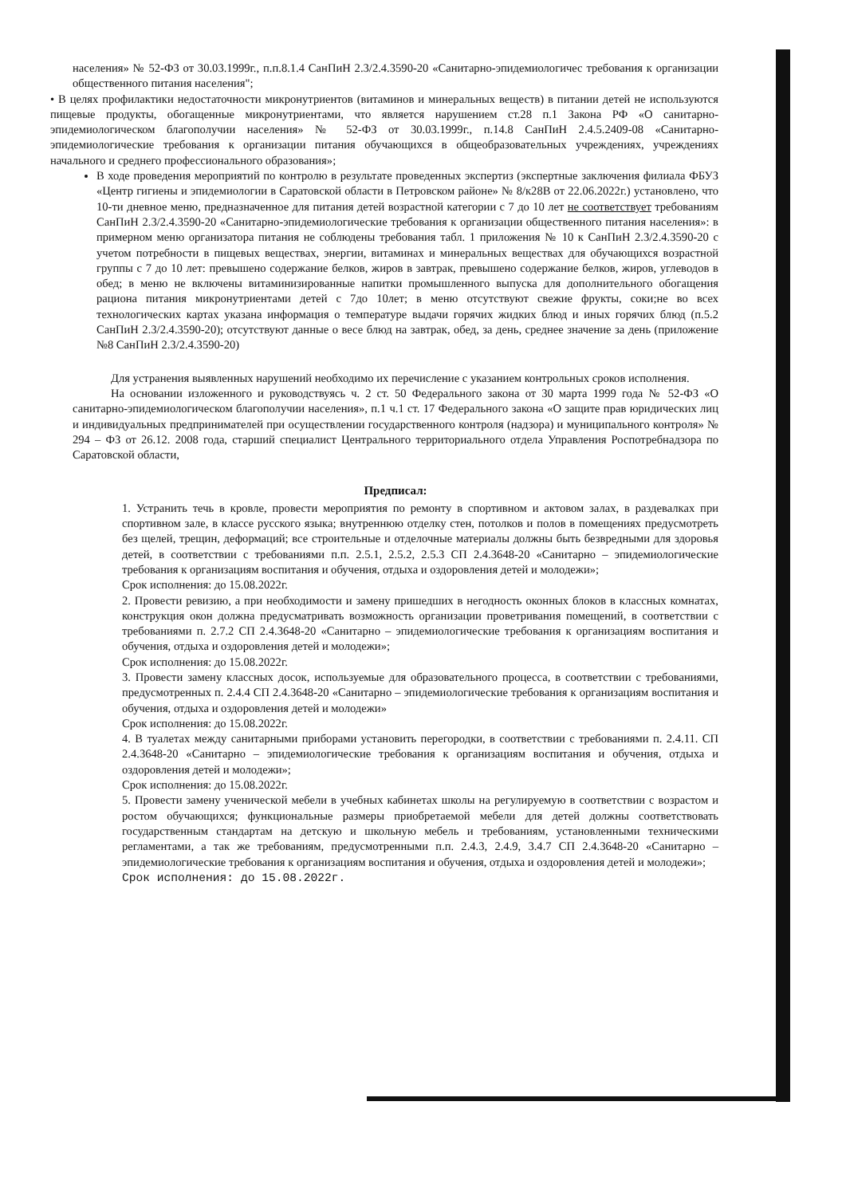населения» № 52-ФЗ от 30.03.1999г., п.п.8.1.4 СанПиН 2.3/2.4.3590-20 «Санитарно-эпидемиологичес требования к организации общественного питания населения";
• В целях профилактики недостаточности микронутриентов (витаминов и минеральных веществ) в питании детей не используются пищевые продукты, обогащенные микронутриентами, что является нарушением ст.28 п.1 Закона РФ «О санитарно-эпидемиологическом благополучии населения» № 52-ФЗ от 30.03.1999г., п.14.8 СанПиН 2.4.5.2409-08 «Санитарно-эпидемиологические требования к организации питания обучающихся в общеобразовательных учреждениях, учреждениях начального и среднего профессионального образования»;
В ходе проведения мероприятий по контролю в результате проведенных экспертиз (экспертные заключения филиала ФБУЗ «Центр гигиены и эпидемиологии в Саратовской области в Петровском районе» № 8/к28В от 22.06.2022г.) установлено, что 10-ти дневное меню, предназначенное для питания детей возрастной категории с 7 до 10 лет не соответствует требованиям СанПиН 2.3/2.4.3590-20 «Санитарно-эпидемиологические требования к организации общественного питания населения»: в примерном меню организатора питания не соблюдены требования табл. 1 приложения № 10 к СанПиН 2.3/2.4.3590-20 с учетом потребности в пищевых веществах, энергии, витаминах и минеральных веществах для обучающихся возрастной группы с 7 до 10 лет: превышено содержание белков, жиров в завтрак, превышено содержание белков, жиров, углеводов в обед; в меню не включены витаминизированные напитки промышленного выпуска для дополнительного обогащения рациона питания микронутриентами детей с 7до 10лет; в меню отсутствуют свежие фрукты, соки;не во всех технологических картах указана информация о температуре выдачи горячих жидких блюд и иных горячих блюд (п.5.2 СанПиН 2.3/2.4.3590-20); отсутствуют данные о весе блюд на завтрак, обед, за день, среднее значение за день (приложение №8 СанПиН 2.3/2.4.3590-20)
Для устранения выявленных нарушений необходимо их перечисление с указанием контрольных сроков исполнения.
На основании изложенного и руководствуясь ч. 2 ст. 50 Федерального закона от 30 марта 1999 года № 52-ФЗ «О санитарно-эпидемиологическом благополучии населения», п.1 ч.1 ст. 17 Федерального закона «О защите прав юридических лиц и индивидуальных предпринимателей при осуществлении государственного контроля (надзора) и муниципального контроля» № 294 – ФЗ от 26.12. 2008 года, старший специалист Центрального территориального отдела Управления Роспотребнадзора по Саратовской области,
Предписал:
1. Устранить течь в кровле, провести мероприятия по ремонту в спортивном и актовом залах, в раздевалках при спортивном зале, в классе русского языка; внутреннюю отделку стен, потолков и полов в помещениях предусмотреть без щелей, трещин, деформаций; все строительные и отделочные материалы должны быть безвредными для здоровья детей, в соответствии с требованиями п.п. 2.5.1, 2.5.2, 2.5.3 СП 2.4.3648-20 «Санитарно – эпидемиологические требования к организациям воспитания и обучения, отдыха и оздоровления детей и молодежи»;
Срок исполнения: до 15.08.2022г.
2. Провести ревизию, а при необходимости и замену пришедших в негодность оконных блоков в классных комнатах, конструкция окон должна предусматривать возможность организации проветривания помещений, в соответствии с требованиями п. 2.7.2 СП 2.4.3648-20 «Санитарно – эпидемиологические требования к организациям воспитания и обучения, отдыха и оздоровления детей и молодежи»;
Срок исполнения: до 15.08.2022г.
3. Провести замену классных досок, используемые для образовательного процесса, в соответствии с требованиями, предусмотренных п. 2.4.4 СП 2.4.3648-20 «Санитарно – эпидемиологические требования к организациям воспитания и обучения, отдыха и оздоровления детей и молодежи»
Срок исполнения: до 15.08.2022г.
4. В туалетах между санитарными приборами установить перегородки, в соответствии с требованиями п. 2.4.11. СП 2.4.3648-20 «Санитарно – эпидемиологические требования к организациям воспитания и обучения, отдыха и оздоровления детей и молодежи»;
Срок исполнения: до 15.08.2022г.
5. Провести замену ученической мебели в учебных кабинетах школы на регулируемую в соответствии с возрастом и ростом обучающихся; функциональные размеры приобретаемой мебели для детей должны соответствовать государственным стандартам на детскую и школьную мебель и требованиям, установленными техническими регламентами, а так же требованиям, предусмотренными п.п. 2.4.3, 2.4.9, 3.4.7 СП 2.4.3648-20 «Санитарно – эпидемиологические требования к организациям воспитания и обучения, отдыха и оздоровления детей и молодежи»;
Срок исполнения: до 15.08.2022г.